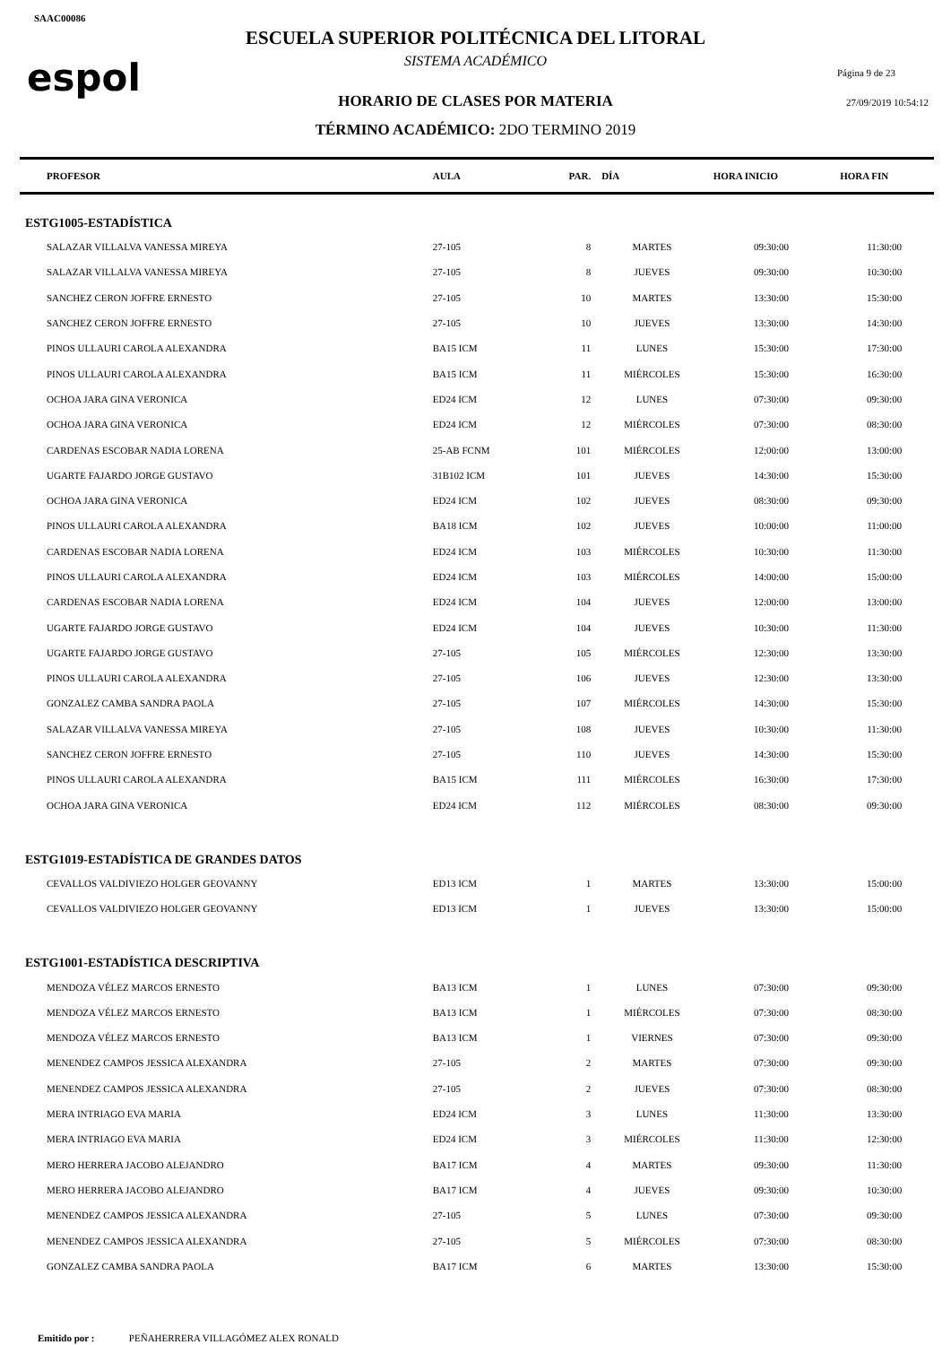SAAC00086
espol
ESCUELA SUPERIOR POLITÉCNICA DEL LITORAL
SISTEMA ACADÉMICO
HORARIO DE CLASES POR MATERIA
TÉRMINO ACADÉMICO: 2DO TERMINO 2019
Página 9 de 23
27/09/2019 10:54:12
| PROFESOR | AULA | PAR. | DÍA | HORA INICIO | HORA FIN |
| --- | --- | --- | --- | --- | --- |
| ESTG1005-ESTADÍSTICA | | | | | |
| SALAZAR VILLALVA VANESSA MIREYA | 27-105 | 8 | MARTES | 09:30:00 | 11:30:00 |
| SALAZAR VILLALVA VANESSA MIREYA | 27-105 | 8 | JUEVES | 09:30:00 | 10:30:00 |
| SANCHEZ CERON JOFFRE ERNESTO | 27-105 | 10 | MARTES | 13:30:00 | 15:30:00 |
| SANCHEZ CERON JOFFRE ERNESTO | 27-105 | 10 | JUEVES | 13:30:00 | 14:30:00 |
| PINOS ULLAURI CAROLA ALEXANDRA | BA15 ICM | 11 | LUNES | 15:30:00 | 17:30:00 |
| PINOS ULLAURI CAROLA ALEXANDRA | BA15 ICM | 11 | MIÉRCOLES | 15:30:00 | 16:30:00 |
| OCHOA JARA GINA VERONICA | ED24 ICM | 12 | LUNES | 07:30:00 | 09:30:00 |
| OCHOA JARA GINA VERONICA | ED24 ICM | 12 | MIÉRCOLES | 07:30:00 | 08:30:00 |
| CARDENAS ESCOBAR NADIA LORENA | 25-AB FCNM | 101 | MIÉRCOLES | 12:00:00 | 13:00:00 |
| UGARTE FAJARDO JORGE GUSTAVO | 31B102 ICM | 101 | JUEVES | 14:30:00 | 15:30:00 |
| OCHOA JARA GINA VERONICA | ED24 ICM | 102 | JUEVES | 08:30:00 | 09:30:00 |
| PINOS ULLAURI CAROLA ALEXANDRA | BA18 ICM | 102 | JUEVES | 10:00:00 | 11:00:00 |
| CARDENAS ESCOBAR NADIA LORENA | ED24 ICM | 103 | MIÉRCOLES | 10:30:00 | 11:30:00 |
| PINOS ULLAURI CAROLA ALEXANDRA | ED24 ICM | 103 | MIÉRCOLES | 14:00:00 | 15:00:00 |
| CARDENAS ESCOBAR NADIA LORENA | ED24 ICM | 104 | JUEVES | 12:00:00 | 13:00:00 |
| UGARTE FAJARDO JORGE GUSTAVO | ED24 ICM | 104 | JUEVES | 10:30:00 | 11:30:00 |
| UGARTE FAJARDO JORGE GUSTAVO | 27-105 | 105 | MIÉRCOLES | 12:30:00 | 13:30:00 |
| PINOS ULLAURI CAROLA ALEXANDRA | 27-105 | 106 | JUEVES | 12:30:00 | 13:30:00 |
| GONZALEZ CAMBA SANDRA PAOLA | 27-105 | 107 | MIÉRCOLES | 14:30:00 | 15:30:00 |
| SALAZAR VILLALVA VANESSA MIREYA | 27-105 | 108 | JUEVES | 10:30:00 | 11:30:00 |
| SANCHEZ CERON JOFFRE ERNESTO | 27-105 | 110 | JUEVES | 14:30:00 | 15:30:00 |
| PINOS ULLAURI CAROLA ALEXANDRA | BA15 ICM | 111 | MIÉRCOLES | 16:30:00 | 17:30:00 |
| OCHOA JARA GINA VERONICA | ED24 ICM | 112 | MIÉRCOLES | 08:30:00 | 09:30:00 |
| ESTG1019-ESTADÍSTICA DE GRANDES DATOS | | | | | |
| CEVALLOS VALDIVIEZO HOLGER GEOVANNY | ED13 ICM | 1 | MARTES | 13:30:00 | 15:00:00 |
| CEVALLOS VALDIVIEZO HOLGER GEOVANNY | ED13 ICM | 1 | JUEVES | 13:30:00 | 15:00:00 |
| ESTG1001-ESTADÍSTICA DESCRIPTIVA | | | | | |
| MENDOZA VÉLEZ MARCOS ERNESTO | BA13 ICM | 1 | LUNES | 07:30:00 | 09:30:00 |
| MENDOZA VÉLEZ MARCOS ERNESTO | BA13 ICM | 1 | MIÉRCOLES | 07:30:00 | 08:30:00 |
| MENDOZA VÉLEZ MARCOS ERNESTO | BA13 ICM | 1 | VIERNES | 07:30:00 | 09:30:00 |
| MENENDEZ CAMPOS JESSICA ALEXANDRA | 27-105 | 2 | MARTES | 07:30:00 | 09:30:00 |
| MENENDEZ CAMPOS JESSICA ALEXANDRA | 27-105 | 2 | JUEVES | 07:30:00 | 08:30:00 |
| MERA INTRIAGO EVA MARIA | ED24 ICM | 3 | LUNES | 11:30:00 | 13:30:00 |
| MERA INTRIAGO EVA MARIA | ED24 ICM | 3 | MIÉRCOLES | 11:30:00 | 12:30:00 |
| MERO HERRERA JACOBO ALEJANDRO | BA17 ICM | 4 | MARTES | 09:30:00 | 11:30:00 |
| MERO HERRERA JACOBO ALEJANDRO | BA17 ICM | 4 | JUEVES | 09:30:00 | 10:30:00 |
| MENENDEZ CAMPOS JESSICA ALEXANDRA | 27-105 | 5 | LUNES | 07:30:00 | 09:30:00 |
| MENENDEZ CAMPOS JESSICA ALEXANDRA | 27-105 | 5 | MIÉRCOLES | 07:30:00 | 08:30:00 |
| GONZALEZ CAMBA SANDRA PAOLA | BA17 ICM | 6 | MARTES | 13:30:00 | 15:30:00 |
Emitido por : PEÑAHERRERA VILLAGÓMEZ ALEX RONALD